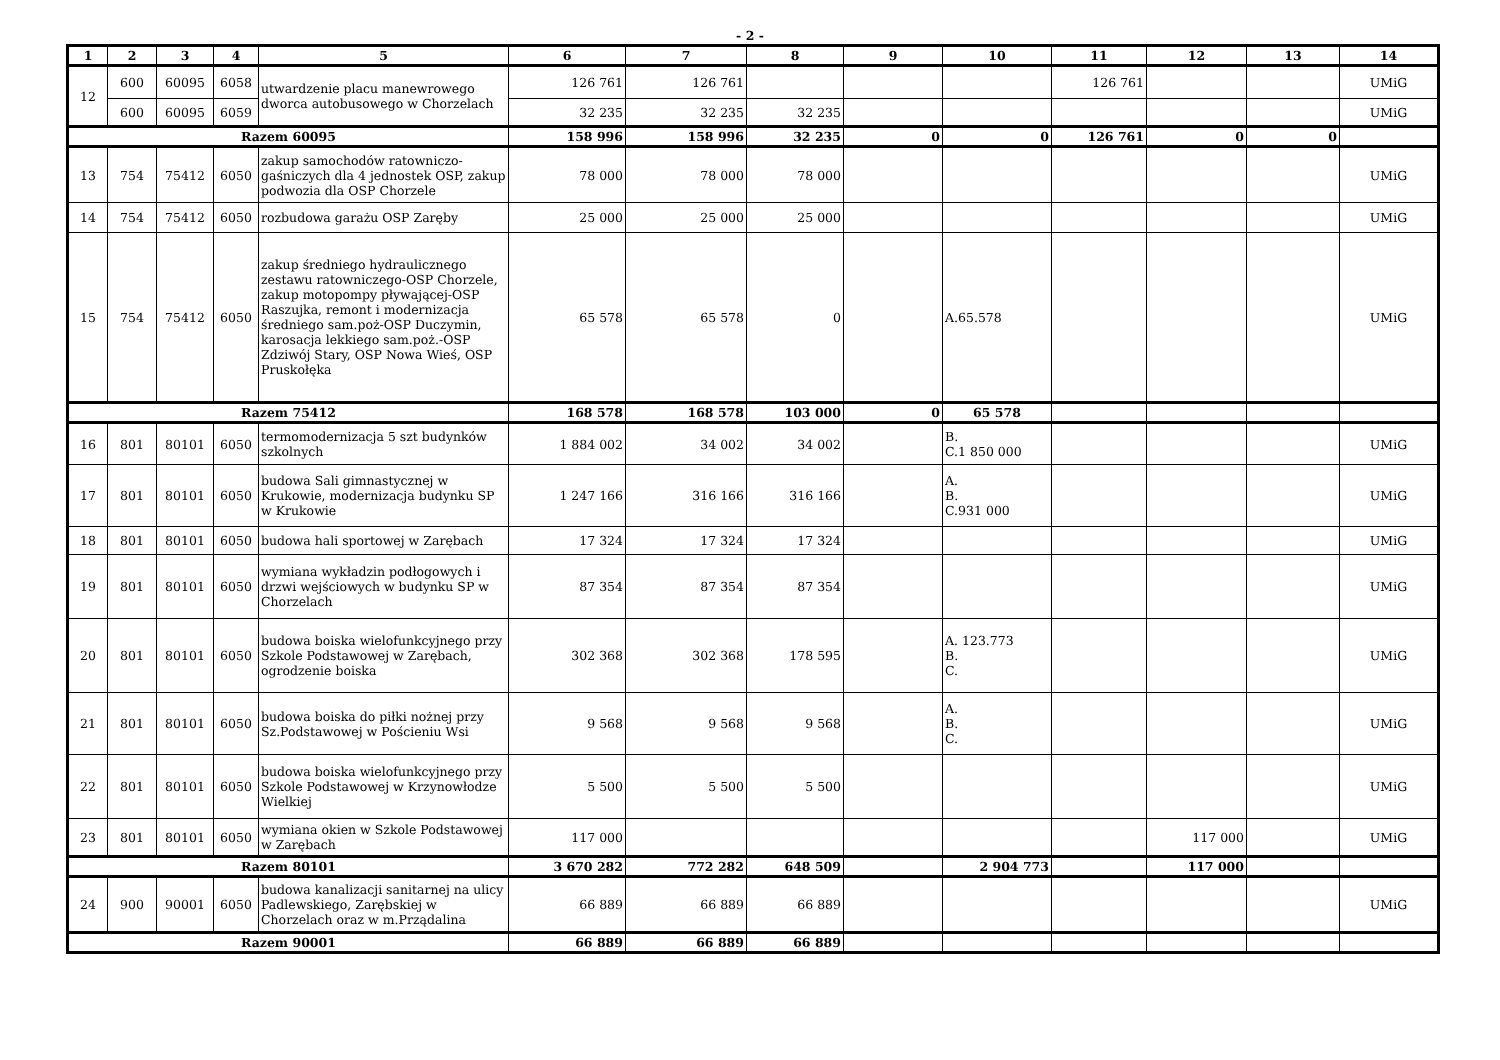- 2 -
| 1 | 2 | 3 | 4 | 5 | 6 | 7 | 8 | 9 | 10 | 11 | 12 | 13 | 14 |
| --- | --- | --- | --- | --- | --- | --- | --- | --- | --- | --- | --- | --- | --- |
| 12 | 600 | 60095 | 6058 | utwardzenie placu manewrowego dworca autobusowego w Chorzelach | 126 761 | 126 761 | | | | 126 761 | | | UMiG |
| | 600 | 60095 | 6059 | | 32 235 | 32 235 | 32 235 | | | | | | UMiG |
| Razem 60095 | | | | | 158 996 | 158 996 | 32 235 | 0 | 0 | 126 761 | 0 | 0 | |
| 13 | 754 | 75412 | 6050 | zakup samochodów ratowniczo-gaśniczych dla 4 jednostek OSP, zakup podwozia dla OSP Chorzele | 78 000 | 78 000 | 78 000 | | | | | | UMiG |
| 14 | 754 | 75412 | 6050 | rozbudowa garażu OSP Zaręby | 25 000 | 25 000 | 25 000 | | | | | | UMiG |
| 15 | 754 | 75412 | 6050 | zakup średniego hydraulicznego zestawu ratowniczego-OSP Chorzele, zakup motopompy pływającej-OSP Raszujka, remont i modernizacja średniego sam.poż-OSP Duczymin, karosacja lekkiego sam.poż.-OSP Zdziwój Stary, OSP Nowa Wieś, OSP Pruskołęka | 65 578 | 65 578 | 0 | | A.65.578 | | | | UMiG |
| Razem 75412 | | | | | 168 578 | 168 578 | 103 000 | 0 | 65 578 | | | | |
| 16 | 801 | 80101 | 6050 | termomodernizacja 5 szt budynków szkolnych | 1 884 002 | 34 002 | 34 002 | | B. C.1 850 000 | | | | UMiG |
| 17 | 801 | 80101 | 6050 | budowa Sali gimnastycznej w Krukowie, modernizacja budynku SP w Krukowie | 1 247 166 | 316 166 | 316 166 | | A. B. C.931 000 | | | | UMiG |
| 18 | 801 | 80101 | 6050 | budowa hali sportowej w Zarębach | 17 324 | 17 324 | 17 324 | | | | | | UMiG |
| 19 | 801 | 80101 | 6050 | wymiana wykładzin podłogowych i drzwi wejściowych w budynku SP w Chorzelach | 87 354 | 87 354 | 87 354 | | | | | | UMiG |
| 20 | 801 | 80101 | 6050 | budowa boiska wielofunkcyjnego przy Szkole Podstawowej w Zarębach, ogrodzenie boiska | 302 368 | 302 368 | 178 595 | | A. 123.773 B. C. | | | | UMiG |
| 21 | 801 | 80101 | 6050 | budowa boiska do piłki nożnej przy Sz.Podstawowej w Pościeniu Wsi | 9 568 | 9 568 | 9 568 | | A. B. C. | | | | UMiG |
| 22 | 801 | 80101 | 6050 | budowa boiska wielofunkcyjnego przy Szkole Podstawowej w Krzynowłodze Wielkiej | 5 500 | 5 500 | 5 500 | | | | | | UMiG |
| 23 | 801 | 80101 | 6050 | wymiana okien w Szkole Podstawowej w Zarębach | 117 000 | | | | | | 117 000 | | UMiG |
| Razem 80101 | | | | | 3 670 282 | 772 282 | 648 509 | | 2 904 773 | | 117 000 | | |
| 24 | 900 | 90001 | 6050 | budowa kanalizacji sanitarnej na ulicy Padlewskiego, Zarębskiej w Chorzelach oraz w m.Prządalina | 66 889 | 66 889 | 66 889 | | | | | | UMiG |
| Razem 90001 | | | | | 66 889 | 66 889 | 66 889 | | | | | | |